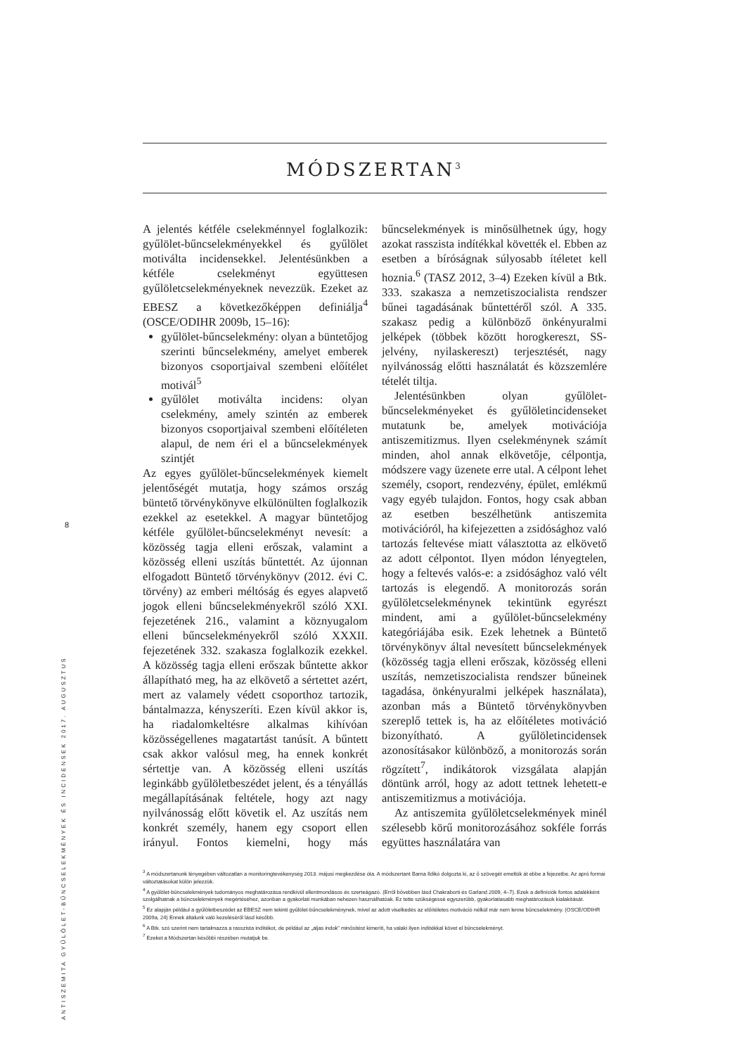8
ANTISZEMITA GYŰLÖLET-BŰNCSELEKMÉNYEK ÉS INCIDENSEK 2017. AUGUSZTUS
MÓDSZERTAN<sup>3</sup>
A jelentés kétféle cselekménnyel foglalkozik: gyűlölet-bűncselekményekkel és gyűlölet motiválta incidensekkel. Jelentésünkben a kétféle cselekményt együttesen gyűlöletcselekményeknek nevezzük. Ezeket az EBESZ a következőképpen definiálja<sup>4</sup> (OSCE/ODIHR 2009b, 15–16):
gyűlölet-bűncselekmény: olyan a büntetőjog szerinti bűncselekmény, amelyet emberek bizonyos csoportjaival szembeni előítélet motivál<sup>5</sup>
gyűlölet motiválta incidens: olyan cselekmény, amely szintén az emberek bizonyos csoportjaival szembeni előítéleten alapul, de nem éri el a bűncselekmények szintjét
Az egyes gyűlölet-bűncselekmények kiemelt jelentőségét mutatja, hogy számos ország büntető törvénykönyve elkülönülten foglalkozik ezekkel az esetekkel. A magyar büntetőjog kétféle gyűlölet-bűncselekményt nevesít: a közösség tagja elleni erőszak, valamint a közösség elleni uszítás bűntettét. Az újonnan elfogadott Büntető törvénykönyv (2012. évi C. törvény) az emberi méltóság és egyes alapvető jogok elleni bűncselekményekről szóló XXI. fejezetének 216., valamint a köznyugalom elleni bűncselekményekről szóló XXXII. fejezetének 332. szakasza foglalkozik ezekkel. A közösség tagja elleni erőszak bűntette akkor állapítható meg, ha az elkövető a sértettet azért, mert az valamely védett csoporthoz tartozik, bántalmazza, kényszeríti. Ezen kívül akkor is, ha riadalomkeltésre alkalmas kihívóan közösségellenes magatartást tanúsít. A bűntett csak akkor valósul meg, ha ennek konkrét sértettje van. A közösség elleni uszítás leginkább gyűlöletbeszédet jelent, és a tényállás megállapításának feltétele, hogy azt nagy nyilvánosság előtt követik el. Az uszítás nem konkrét személy, hanem egy csoport ellen irányul. Fontos kiemelni, hogy más bűncselekmények is minősülhetnek úgy, hogy azokat rasszista indítékkal követték el. Ebben az esetben a bíróságnak súlyosabb ítéletet kell hoznia.<sup>6</sup> (TASZ 2012, 3–4) Ezeken kívül a Btk. 333. szakasza a nemzetiszocialista rendszer bűnei tagadásának bűntettéről szól. A 335. szakasz pedig a különböző önkényuralmi jelképek (többek között horogkereszt, SS-jelvény, nyilaskereszt) terjesztését, nagy nyilvánosság előtti használatát és közszemlére tételét tiltja.
Jelentésünkben olyan gyűlölet-bűncselekményeket és gyűlöletincidenseket mutatunk be, amelyek motivációja antiszemitizmus. Ilyen cselekménynek számít minden, ahol annak elkövetője, célpontja, módszere vagy üzenete erre utal. A célpont lehet személy, csoport, rendezvény, épület, emlékmű vagy egyéb tulajdon. Fontos, hogy csak abban az esetben beszélhetünk antiszemita motivációról, ha kifejezetten a zsidósághoz való tartozás feltevése miatt választotta az elkövető az adott célpontot. Ilyen módon lényegtelen, hogy a feltevés valós-e: a zsidósághoz való vélt tartozás is elegendő. A monitorozás során gyűlöletcselekménynek tekintünk egyrészt mindent, ami a gyűlölet-bűncselekmény kategóriájába esik. Ezek lehetnek a Büntető törvénykönyv által nevesített bűncselekmények (közösség tagja elleni erőszak, közösség elleni uszítás, nemzetiszocialista rendszer bűneinek tagadása, önkényuralmi jelképek használata), azonban más a Büntető törvénykönyvben szereplő tettek is, ha az előítéletes motiváció bizonyítható. A gyűlöletincidensek azonosításakor különböző, a monitorozás során rögzített<sup>7</sup>, indikátorok vizsgálata alapján döntünk arról, hogy az adott tettnek lehetett-e antiszemitizmus a motivációja.
Az antiszemita gyűlöletcselekmények minél szélesebb körű monitorozásához sokféle forrás együttes használatára van
<sup>3</sup> A módszertanunk lényegében változatlan a monitoringtevékenység 2013. májusi megkezdése óta. A módszertant Barna Ildikó dolgozta ki, az ő szövegét emeltük át ebbe a fejezetbe. Az apró formai változtatásokat külön jelezzük.
<sup>4</sup> A gyűlölet-bűncselekmények tudományos meghatározása rendkívül ellentmondásos és szerteágazó. (Erről bővebben lásd Chakraborti és Garland 2009, 4–7). Ezek a definíciók fontos adalékként szolgálhatnak a bűncselekmények megértéséhez, azonban a gyakorlati munkában nehezen használhatóak. Ez tette szükségessé egyszerűbb, gyakorlatiasabb meghatározások kialakítását.
<sup>5</sup> Ez alapján például a gyűlöletbeszédet az EBESZ nem tekinti gyűlölet-bűncselekménynek, mivel az adott viselkedés az előítéletes motiváció nélkül már nem lenne bűncselekmény. (OSCE/ODIHR 2009a, 24) Ennek általunk való kezeléséről lásd később.
<sup>6</sup> A Btk. szó szerint nem tartalmazza a rasszista indítékot, de például az „aljas indok” minősítést kimeríti, ha valaki ilyen indítékkal követ el bűncselekményt.
<sup>7</sup> Ezeket a Módszertan későbbi részében mutatjuk be.